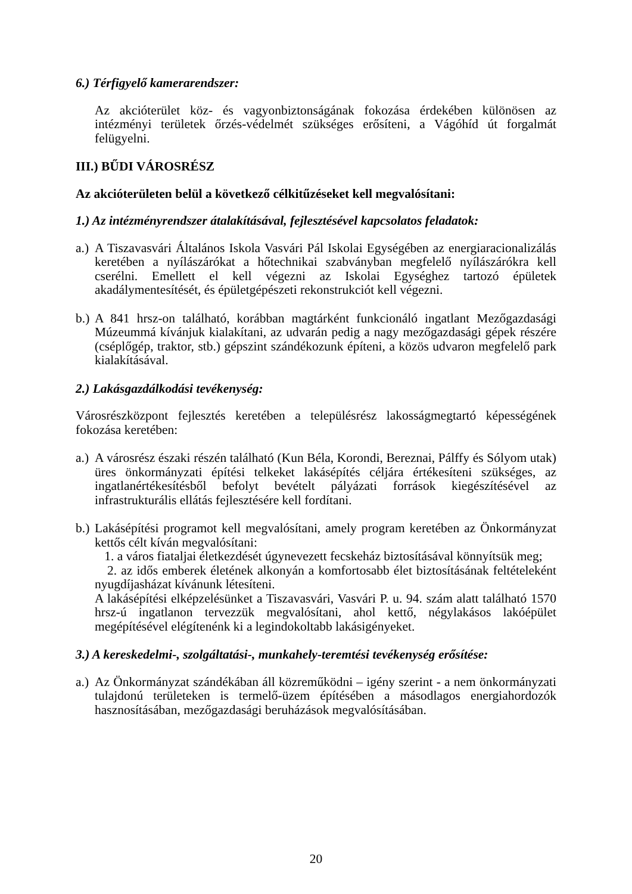6.) Térfigyelő kamerarendszer:
Az akcióterület köz- és vagyonbiztonságának fokozása érdekében különösen az intézményi területek őrzés-védelmét szükséges erősíteni, a Vágóhíd út forgalmát felügyelni.
III.) BŰDI VÁROSRÉSZ
Az akcióterületen belül a következő célkitűzéseket kell megvalósítani:
1.) Az intézményrendszer átalakításával, fejlesztésével kapcsolatos feladatok:
a.) A Tiszavasvári Általános Iskola Vasvári Pál Iskolai Egységében az energiaracionalizálás keretében a nyílászárókat a hőtechnikai szabványban megfelelő nyílászárókra kell cserélni. Emellett el kell végezni az Iskolai Egységhez tartozó épületek akadálymentesítését, és épületgépészeti rekonstrukciót kell végezni.
b.) A 841 hrsz-on található, korábban magtárként funkcionáló ingatlant Mezőgazdasági Múzeummá kívánjuk kialakítani, az udvarán pedig a nagy mezőgazdasági gépek részére (cséplőgép, traktor, stb.) gépszint szándékozunk építeni, a közös udvaron megfelelő park kialakításával.
2.) Lakásgazdálkodási tevékenység:
Városrészközpont fejlesztés keretében a településrész lakosságmegtartó képességének fokozása keretében:
a.) A városrész északi részén található (Kun Béla, Korondi, Bereznai, Pálffy és Sólyom utak) üres önkormányzati építési telkeket lakásépítés céljára értékesíteni szükséges, az ingatlanértékesítésből befolyt bevételt pályázati források kiegészítésével az infrastrukturális ellátás fejlesztésére kell fordítani.
b.) Lakásépítési programot kell megvalósítani, amely program keretében az Önkormányzat kettős célt kíván megvalósítani:
1. a város fiataljai életkezdését úgynevezett fecskeház biztosításával könnyítsük meg;
2. az idős emberek életének alkonyán a komfortosabb élet biztosításának feltételeként nyugdíjasházat kívánunk létesíteni.
A lakásépítési elképzelésünket a Tiszavasvári, Vasvári P. u. 94. szám alatt található 1570 hrsz-ú ingatlanon tervezzük megvalósítani, ahol kettő, négylakásos lakóépület megépítésével elégítenénk ki a legindokoltabb lakásigényeket.
3.) A kereskedelmi-, szolgáltatási-, munkahely-teremtési tevékenység erősítése:
a.) Az Önkormányzat szándékában áll közreműködni – igény szerint - a nem önkormányzati tulajdonú területeken is termelő-üzem építésében a másodlagos energiahordozók hasznosításában, mezőgazdasági beruházások megvalósításában.
20